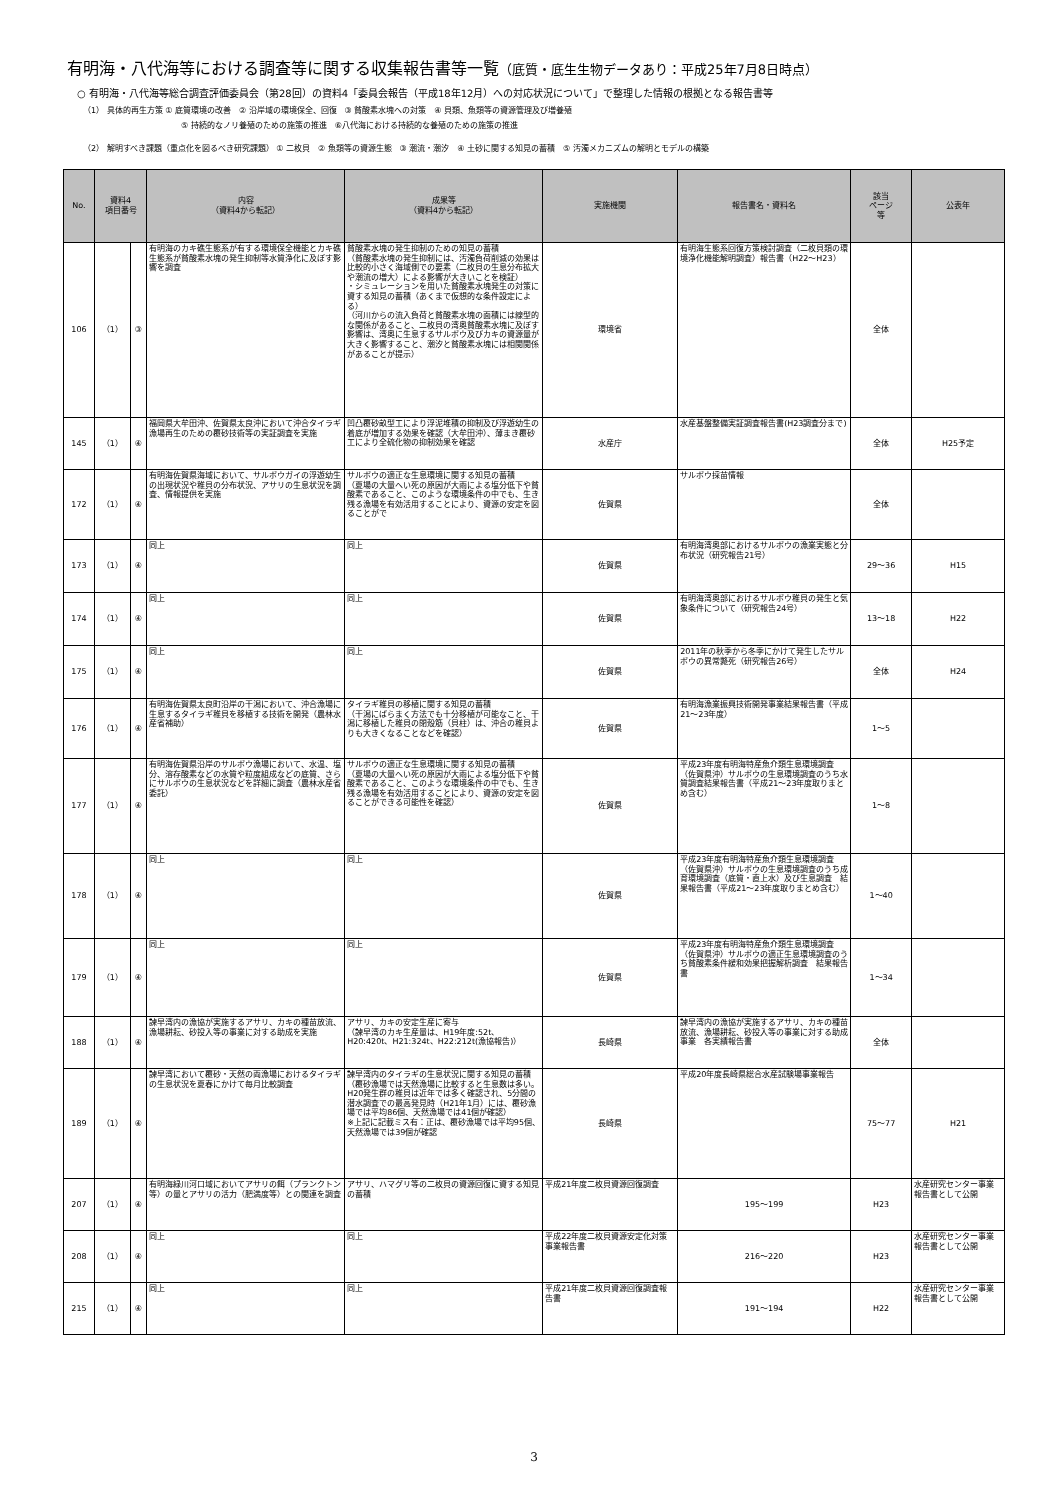有明海・八代海等における調査等に関する収集報告書等一覧（底質・底生生物データあり：平成25年7月8日時点）
○ 有明海・八代海等総合調査評価委員会（第28回）の資料4「委員会報告（平成18年12月）への対応状況について」で整理した情報の根拠となる報告書等
（1） 具体的再生方策 ① 底質環境の改善　② 沿岸域の環境保全、回復　③ 貧酸素水塊への対策　④ 貝類、魚類等の資源管理及び増養殖
⑤ 持続的なノリ養殖のための施策の推進　⑥八代海における持続的な養殖のための施策の推進
（2） 解明すべき課題（重点化を図るべき研究課題） ① 二枚貝　② 魚類等の資源生態　③ 潮流・潮汐　④ 土砂に関する知見の蓄積　⑤ 汚濁メカニズムの解明とモデルの構築
| No. | 資料4 項目番号 | | 内容 （資料4から転記） | 成果等 （資料4から転記） | 実施機関 | 報告書名・資料名 | 該当 ページ 等 | 公表年 |
| --- | --- | --- | --- | --- | --- | --- | --- | --- |
| 106 | （1） | ③ | 有明海のカキ礁生態系が有する環境保全機能とカキ礁生態系が貧酸素水塊の発生抑制等水質浄化に及ぼす影響を調査 | 貧酸素水塊の発生抑制のための知見の蓄積 （貧酸素水塊の発生抑制には、汚濁負荷削減の効果は比較的小さく海域側での要素（二枚貝の生息分布拡大や潮流の増大）による影響が大きいことを検証） ・シミュレーションを用いた貧酸素水塊発生の対策に資する知見の蓄積（あくまで仮想的な条件設定による） （河川からの流入負荷と貧酸素水塊の面積には線型的な関係があること、二枚貝の湾奥貧酸素水塊に及ぼす影響は、湾奥に生息するサルボウ及びカキの資源量が大きく影響すること、潮汐と貧酸素水塊には相関関係があることが提示） | 環境省 | 有明海生態系回復方策検討調査（二枚貝類の環境浄化機能解明調査）報告書（H22〜H23） | 全体 | |
| 145 | （1） | ④ | 福岡県大牟田沖、佐賀県太良沖において沖合タイラギ漁場再生のための覆砂技術等の実証調査を実施 | 凹凸覆砂畝型工により浮泥堆積の抑制及び浮遊幼生の着底が増加する効果を確認（大牟田沖）、薄まき覆砂工により全硫化物の抑制効果を確認 | 水産庁 | 水産基盤整備実証調査報告書(H23調査分まで) | 全体 | H25予定 |
| 172 | （1） | ④ | 有明海佐賀県海域において、サルボウガイの浮遊幼生の出現状況や稚貝の分布状況、アサリの生息状況を調査、情報提供を実施 | サルボウの適正な生息環境に関する知見の蓄積 （夏場の大量へい死の原因が大雨による塩分低下や貧酸素であること、このような環境条件の中でも、生き残る漁場を有効活用することにより、資源の安定を図ることがで | 佐賀県 | サルボウ採苗情報 | 全体 | |
| 173 | （1） | ④ | 同上 | 同上 | 佐賀県 | 有明海湾奥部におけるサルボウの漁業実態と分布状況（研究報告21号） | 29〜36 | H15 |
| 174 | （1） | ④ | 同上 | 同上 | 佐賀県 | 有明海湾奥部におけるサルボウ稚貝の発生と気象条件について（研究報告24号） | 13〜18 | H22 |
| 175 | （1） | ④ | 同上 | 同上 | 佐賀県 | 2011年の秋季から冬季にかけて発生したサルボウの異常斃死（研究報告26号） | 全体 | H24 |
| 176 | （1） | ④ | 有明海佐賀県太良町沿岸の干潟において、沖合漁場に生息するタイラギ稚貝を移植する技術を開発（農林水産省補助） | タイラギ稚貝の移植に関する知見の蓄積 （干潟にばらまく方法でも十分移植が可能なこと、干潟に移植した稚貝の閉殻筋（貝柱）は、沖合の稚貝よりも大きくなることなどを確認） | 佐賀県 | 有明海漁業振興技術開発事業結果報告書（平成21〜23年度） | 1〜5 | |
| 177 | （1） | ④ | 有明海佐賀県沿岸のサルボウ漁場において、水温、塩分、溶存酸素などの水質や粒度組成などの底質、さらにサルボウの生息状況などを詳細に調査（農林水産省委託） | サルボウの適正な生息環境に関する知見の蓄積 （夏場の大量へい死の原因が大雨による塩分低下や貧酸素であること、このような環境条件の中でも、生き残る漁場を有効活用することにより、資源の安定を図ることができる可能性を確認） | 佐賀県 | 平成23年度有明海特産魚介類生息環境調査（佐賀県沖）サルボウの生息環境調査のうち水質調査結果報告書（平成21〜23年度取りまとめ含む） | 1〜8 | |
| 178 | （1） | ④ | 同上 | 同上 | 佐賀県 | 平成23年度有明海特産魚介類生息環境調査（佐賀県沖）サルボウの生息環境調査のうち成育環境調査（底質・直上水）及び生息調査 結果報告書（平成21〜23年度取りまとめ含む） | 1〜40 | |
| 179 | （1） | ④ | 同上 | 同上 | 佐賀県 | 平成23年度有明海特産魚介類生息環境調査（佐賀県沖）サルボウの適正生息環境調査のうち貧酸素条件緩和効果把握解析調査 結果報告書 | 1〜34 | |
| 188 | （1） | ④ | 諫早湾内の漁協が実施するアサリ、カキの種苗放流、漁場耕耘、砂投入等の事業に対する助成を実施 | アサリ、カキの安定生産に寄与 （諫早湾のカキ生産量は、H19年度:52t、H20:420t、H21:324t、H22:212t(漁協報告)） | 長崎県 | 諫早湾内の漁協が実施するアサリ、カキの種苗放流、漁場耕耘、砂投入等の事業に対する助成事業 各実績報告書 | 全体 | |
| 189 | （1） | ④ | 諫早湾において覆砂・天然の両漁場におけるタイラギの生息状況を夏春にかけて毎月比較調査 | 諫早湾内のタイラギの生息状況に関する知見の蓄積 （覆砂漁場では天然漁場に比較すると生息数は多い。H20発生群の稚貝は近年では多く確認され、5分間の潜水調査での最高発見時（H21年1月）には、覆砂漁場では平均86個、天然漁場では41個が確認） ※上記に記載ミス有：正は、覆砂漁場では平均95個、天然漁場では39個が確認 | 長崎県 | 平成20年度長崎県総合水産試験場事業報告 | 75〜77 | H21 |
| 207 | （1） | ④ | 有明海緑川河口域においてアサリの餌（プランクトン等）の量とアサリの活力（肥満度等）との関連を調査 | アサリ、ハマグリ等の二枚貝の資源回復に資する知見の蓄積 | 平成21年度二枚貝資源回復調査 | 195〜199 | H23 | 水産研究センター事業報告書として公開 |
| 208 | （1） | ④ | 同上 | 同上 | 平成22年度二枚貝資源安定化対策事業報告書 | 216〜220 | H23 | 水産研究センター事業報告書として公開 |
| 215 | （1） | ④ | 同上 | 同上 | 平成21年度二枚貝資源回復調査報告書 | 191〜194 | H22 | 水産研究センター事業報告書として公開 |
3